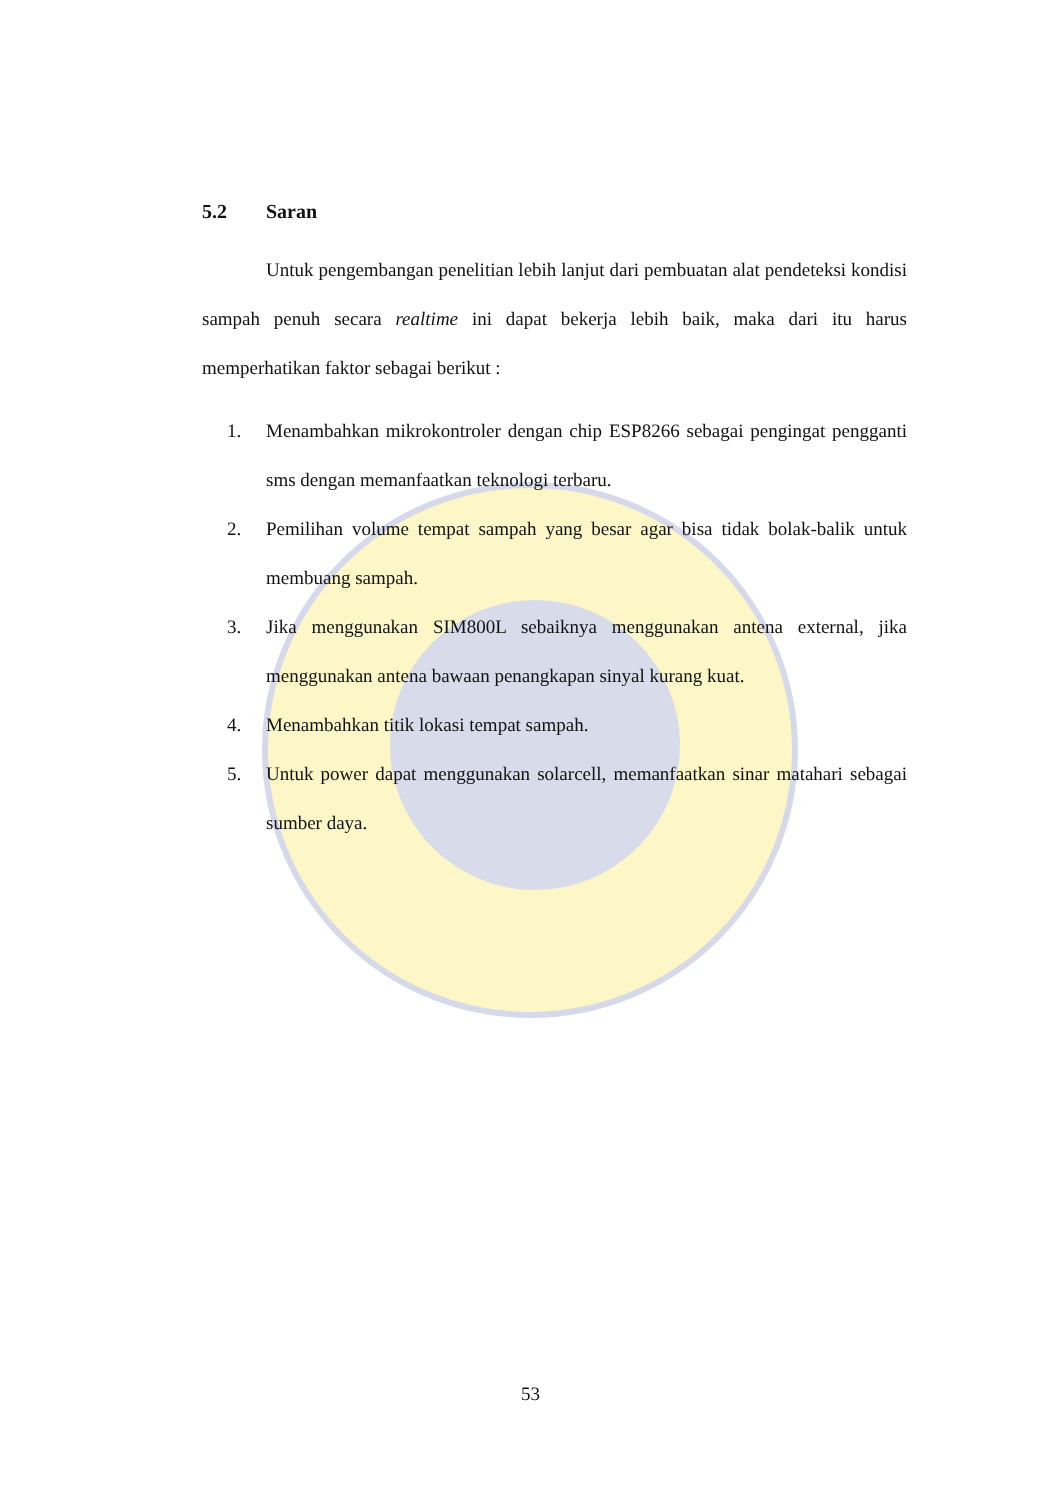5.2 Saran
Untuk pengembangan penelitian lebih lanjut dari pembuatan alat pendeteksi kondisi sampah penuh secara realtime ini dapat bekerja lebih baik, maka dari itu harus memperhatikan faktor sebagai berikut :
1. Menambahkan mikrokontroler dengan chip ESP8266 sebagai pengingat pengganti sms dengan memanfaatkan teknologi terbaru.
2. Pemilihan volume tempat sampah yang besar agar bisa tidak bolak-balik untuk membuang sampah.
3. Jika menggunakan SIM800L sebaiknya menggunakan antena external, jika menggunakan antena bawaan penangkapan sinyal kurang kuat.
4. Menambahkan titik lokasi tempat sampah.
5. Untuk power dapat menggunakan solarcell, memanfaatkan sinar matahari sebagai sumber daya.
53